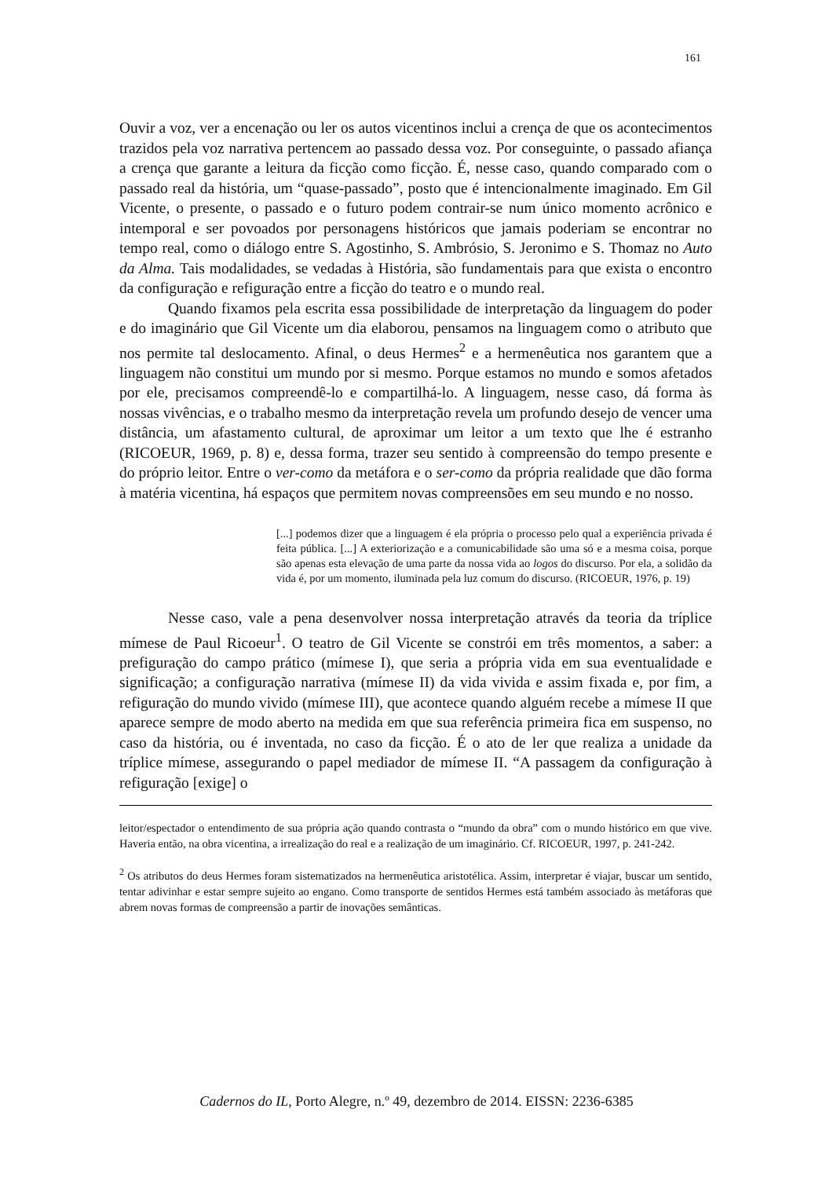161
Ouvir a voz, ver a encenação ou ler os autos vicentinos inclui a crença de que os acontecimentos trazidos pela voz narrativa pertencem ao passado dessa voz. Por conseguinte, o passado afiança a crença que garante a leitura da ficção como ficção. É, nesse caso, quando comparado com o passado real da história, um “quase-passado”, posto que é intencionalmente imaginado. Em Gil Vicente, o presente, o passado e o futuro podem contrair-se num único momento acrônico e intemporal e ser povoados por personagens históricos que jamais poderiam se encontrar no tempo real, como o diálogo entre S. Agostinho, S. Ambrósio, S. Jeronimo e S. Thomaz no Auto da Alma. Tais modalidades, se vedadas à História, são fundamentais para que exista o encontro da configuração e refiguração entre a ficção do teatro e o mundo real.
Quando fixamos pela escrita essa possibilidade de interpretação da linguagem do poder e do imaginário que Gil Vicente um dia elaborou, pensamos na linguagem como o atributo que nos permite tal deslocamento. Afinal, o deus Hermes<sup>2</sup> e a hermenêutica nos garantem que a linguagem não constitui um mundo por si mesmo. Porque estamos no mundo e somos afetados por ele, precisamos compreendê-lo e compartilhá-lo. A linguagem, nesse caso, dá forma às nossas vivências, e o trabalho mesmo da interpretação revela um profundo desejo de vencer uma distância, um afastamento cultural, de aproximar um leitor a um texto que lhe é estranho (RICOEUR, 1969, p. 8) e, dessa forma, trazer seu sentido à compreensão do tempo presente e do próprio leitor. Entre o ver-como da metáfora e o ser-como da própria realidade que dão forma à matéria vicentina, há espaços que permitem novas compreensões em seu mundo e no nosso.
[...] podemos dizer que a linguagem é ela própria o processo pelo qual a experiência privada é feita pública. [...] A exteriorização e a comunicabilidade são uma só e a mesma coisa, porque são apenas esta elevação de uma parte da nossa vida ao logos do discurso. Por ela, a solidão da vida é, por um momento, iluminada pela luz comum do discurso. (RICOEUR, 1976, p. 19)
Nesse caso, vale a pena desenvolver nossa interpretação através da teoria da tríplice mímese de Paul Ricoeur<sup>1</sup>. O teatro de Gil Vicente se constrói em três momentos, a saber: a prefiguração do campo prático (mímese I), que seria a própria vida em sua eventualidade e significação; a configuração narrativa (mímese II) da vida vivida e assim fixada e, por fim, a refiguração do mundo vivido (mímese III), que acontece quando alguém recebe a mímese II que aparece sempre de modo aberto na medida em que sua referência primeira fica em suspenso, no caso da história, ou é inventada, no caso da ficção. É o ato de ler que realiza a unidade da tríplice mímese, assegurando o papel mediador de mímese II. “A passagem da configuração à refiguração [exige] o
leitor/espectador o entendimento de sua própria ação quando contrasta o “mundo da obra” com o mundo histórico em que vive. Haveria então, na obra vicentina, a irrealização do real e a realização de um imaginário. Cf. RICOEUR, 1997, p. 241-242.
<sup>2</sup> Os atributos do deus Hermes foram sistematizados na hermenêutica aristotélica. Assim, interpretar é viajar, buscar um sentido, tentar adivinhar e estar sempre sujeito ao engano. Como transporte de sentidos Hermes está também associado às metáforas que abrem novas formas de compreensão a partir de inovações semânticas.
Cadernos do IL, Porto Alegre, n.º 49, dezembro de 2014. EISSN: 2236-6385